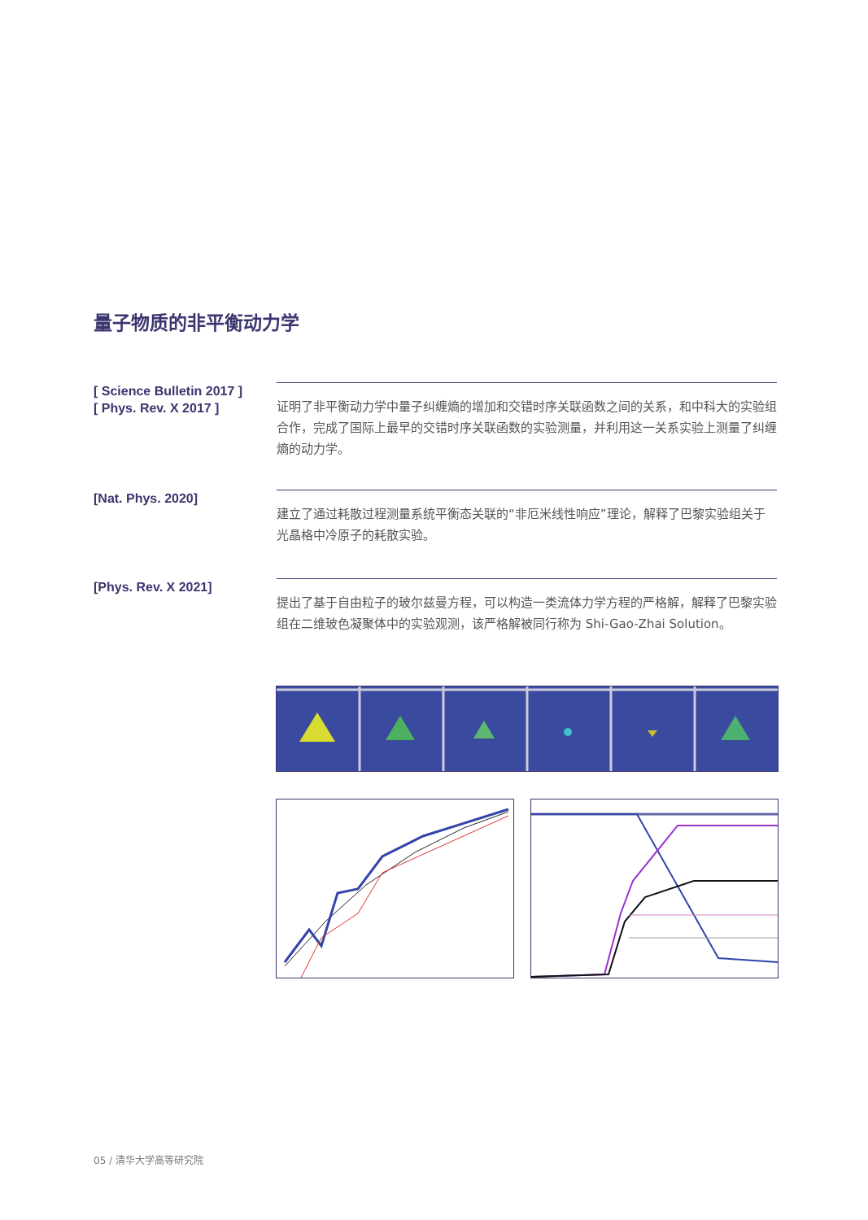量子物质的非平衡动力学
[ Science Bulletin 2017 ]
[ Phys. Rev. X 2017 ]
证明了非平衡动力学中量子纠缠熵的增加和交错时序关联函数之间的关系，和中科大的实验组合作，完成了国际上最早的交错时序关联函数的实验测量，并利用这一关系实验上测量了纠缠熵的动力学。
[Nat. Phys. 2020]
建立了通过耗散过程测量系统平衡态关联的“非厄米线性响应”理论，解释了巴黎实验组关于光晶格中冷原子的耗散实验。
[Phys. Rev. X 2021]
提出了基于自由粒子的玻尔兹曼方程，可以构造一类流体力学方程的严格解，解释了巴黎实验组在二维玻色凝聚体中的实验观测，该严格解被同行称为 Shi-Gao-Zhai Solution。
05 / 清华大学高等研究院